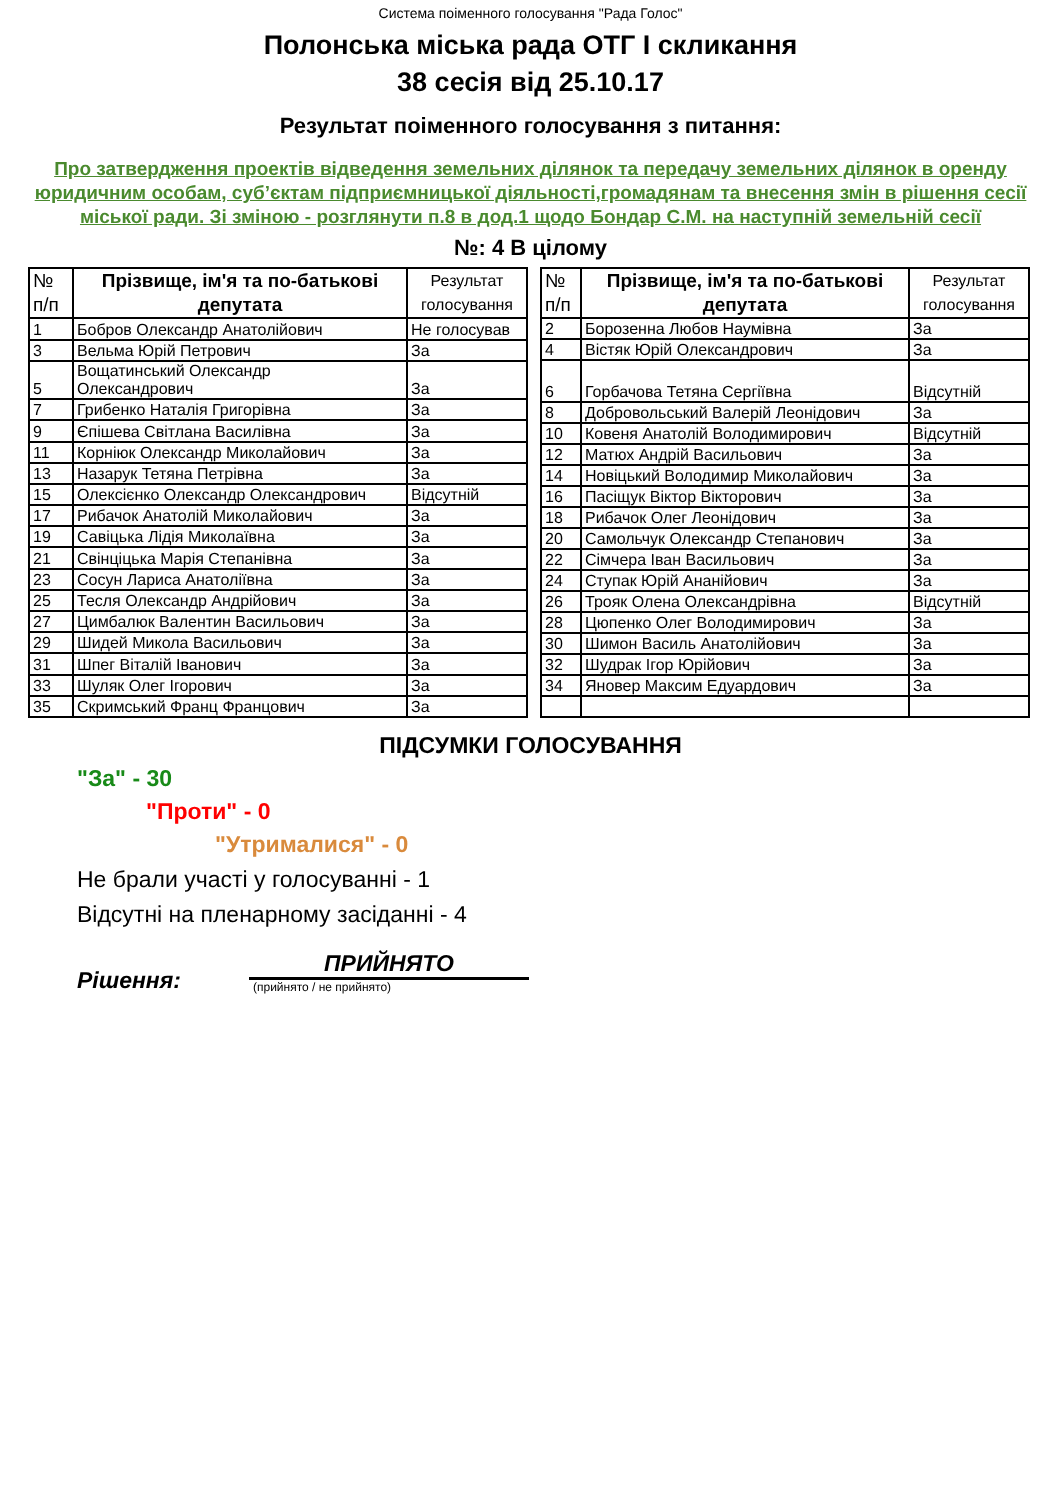Система поіменного голосування "Рада Голос"
Полонська міська рада ОТГ I скликання
38 сесія від 25.10.17
Результат поіменного голосування з питання:
Про затвердження проектів відведення земельних ділянок та передачу земельних ділянок в оренду юридичним особам, суб’єктам підприємницької діяльності,громадянам та внесення змін в рішення сесії міської ради. Зі зміною - розглянути п.8 в дод.1 щодо Бондар С.М. на наступній земельній сесії
№: 4 В цілому
| № п/п | Прізвище, ім'я та по-батькові депутата | Результат голосування |
| --- | --- | --- |
| 1 | Бобров Олександр Анатолійович | Не голосував |
| 3 | Вельма Юрій Петрович | За |
| 5 | Вощатинський Олександр Олександрович | За |
| 7 | Грибенко Наталія Григорівна | За |
| 9 | Єпішева Світлана Василівна | За |
| 11 | Корніюк Олександр Миколайович | За |
| 13 | Назарук Тетяна Петрівна | За |
| 15 | Олексієнко Олександр Олександрович | Відсутній |
| 17 | Рибачок Анатолій Миколайович | За |
| 19 | Савіцька Лідія Миколаївна | За |
| 21 | Свінціцька Марія Степанівна | За |
| 23 | Сосун Лариса Анатоліївна | За |
| 25 | Тесля Олександр Андрійович | За |
| 27 | Цимбалюк Валентин Васильович | За |
| 29 | Шидей Микола Васильович | За |
| 31 | Шпег Віталій Іванович | За |
| 33 | Шуляк Олег Ігорович | За |
| 35 | Скримський Франц Францович | За |
| № п/п | Прізвище, ім'я та по-батькові депутата | Результат голосування |
| --- | --- | --- |
| 2 | Борозенна Любов Наумівна | За |
| 4 | Вістяк Юрій Олександрович | За |
| 6 | Горбачова Тетяна Сергіївна | Відсутній |
| 8 | Добровольський Валерій Леонідович | За |
| 10 | Ковеня Анатолій Володимирович | Відсутній |
| 12 | Матюх Андрій Васильович | За |
| 14 | Новіцький Володимир Миколайович | За |
| 16 | Пасіщук Віктор Вікторович | За |
| 18 | Рибачок Олег Леонідович | За |
| 20 | Самольчук Олександр Степанович | За |
| 22 | Сімчера Іван Васильович | За |
| 24 | Ступак Юрій Ананійович | За |
| 26 | Трояк Олена Олександрівна | Відсутній |
| 28 | Цюпенко Олег Володимирович | За |
| 30 | Шимон Василь Анатолійович | За |
| 32 | Шудрак Ігор Юрійович | За |
| 34 | Яновер Максим Едуардович | За |
ПІДСУМКИ ГОЛОСУВАННЯ
"За" - 30
"Проти" - 0
"Утрималися" - 0
Не брали участі у голосуванні - 1
Відсутні на пленарному засіданні - 4
Рішення:
ПРИЙНЯТО
(прийнято / не прийнято)